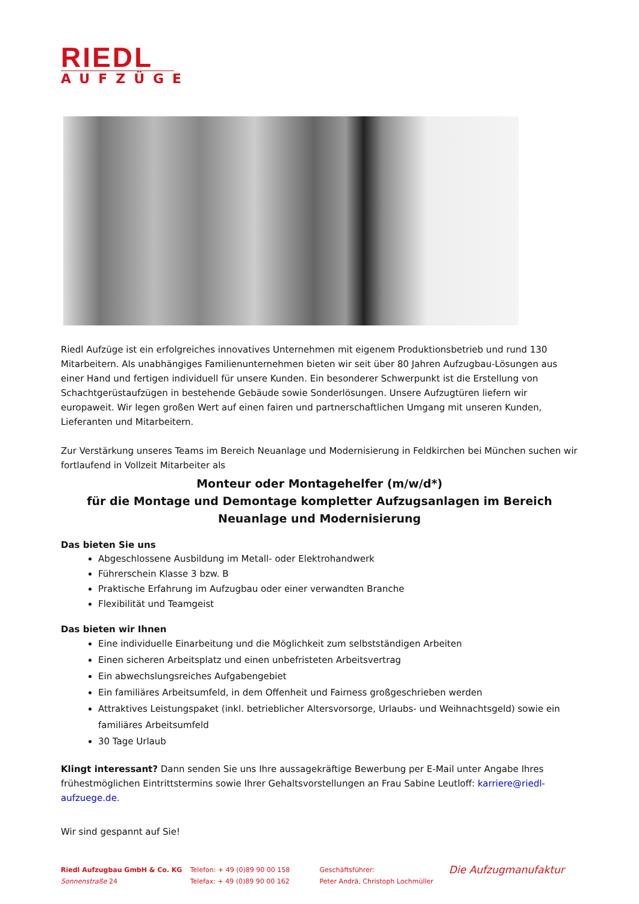RIEDL
AUFZÜGE
Riedl Aufzüge ist ein erfolgreiches innovatives Unternehmen mit eigenem Produktionsbetrieb und rund 130 Mitarbeitern. Als unabhängiges Familienunternehmen bieten wir seit über 80 Jahren Aufzugbau-Lösungen aus einer Hand und fertigen individuell für unsere Kunden. Ein besonderer Schwerpunkt ist die Erstellung von Schachtgerüstaufzügen in bestehende Gebäude sowie Sonderlösungen. Unsere Aufzugtüren liefern wir europaweit. Wir legen großen Wert auf einen fairen und partnerschaftlichen Umgang mit unseren Kunden, Lieferanten und Mitarbeitern.
Zur Verstärkung unseres Teams im Bereich Neuanlage und Modernisierung in Feldkirchen bei München suchen wir fortlaufend in Vollzeit Mitarbeiter als
Monteur oder Montagehelfer (m/w/d*)
für die Montage und Demontage kompletter Aufzugsanlagen im Bereich Neuanlage und Modernisierung
Das bieten Sie uns
Abgeschlossene Ausbildung im Metall- oder Elektrohandwerk
Führerschein Klasse 3 bzw. B
Praktische Erfahrung im Aufzugbau oder einer verwandten Branche
Flexibilität und Teamgeist
Das bieten wir Ihnen
Eine individuelle Einarbeitung und die Möglichkeit zum selbstständigen Arbeiten
Einen sicheren Arbeitsplatz und einen unbefristeten Arbeitsvertrag
Ein abwechslungsreiches Aufgabengebiet
Ein familiäres Arbeitsumfeld, in dem Offenheit und Fairness großgeschrieben werden
Attraktives Leistungspaket (inkl. betrieblicher Altersvorsorge, Urlaubs- und Weihnachtsgeld) sowie ein familiäres Arbeitsumfeld
30 Tage Urlaub
Klingt interessant? Dann senden Sie uns Ihre aussagekräftige Bewerbung per E-Mail unter Angabe Ihres frühestmöglichen Eintrittstermins sowie Ihrer Gehaltsvorstellungen an Frau Sabine Leutloff: karriere@riedl-aufzuege.de.
Wir sind gespannt auf Sie!
Riedl Aufzugbau GmbH & Co. KG
Sonnenstraße 24
Telefon: + 49 (0)89 90 00 158
Telefax: + 49 (0)89 90 00 162
Geschäftsführer:
Peter Andrä, Christoph Lochmüller
Die Aufzugmanufaktur